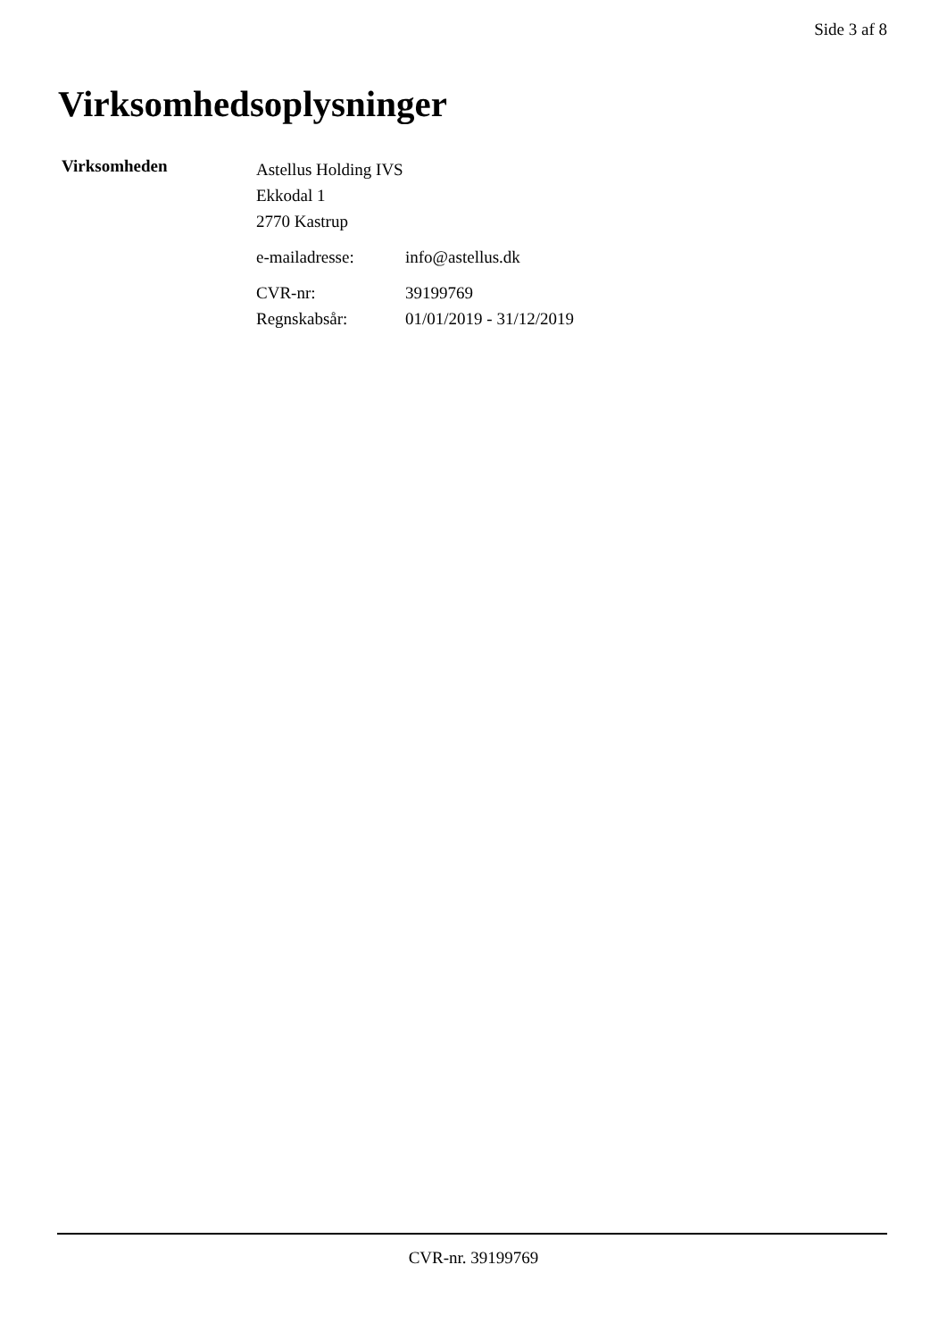Side 3 af 8
Virksomhedsoplysninger
Virksomheden
Astellus Holding IVS
Ekkodal 1
2770 Kastrup
e-mailadresse: info@astellus.dk
CVR-nr: 39199769
Regnskabsår: 01/01/2019 - 31/12/2019
CVR-nr. 39199769